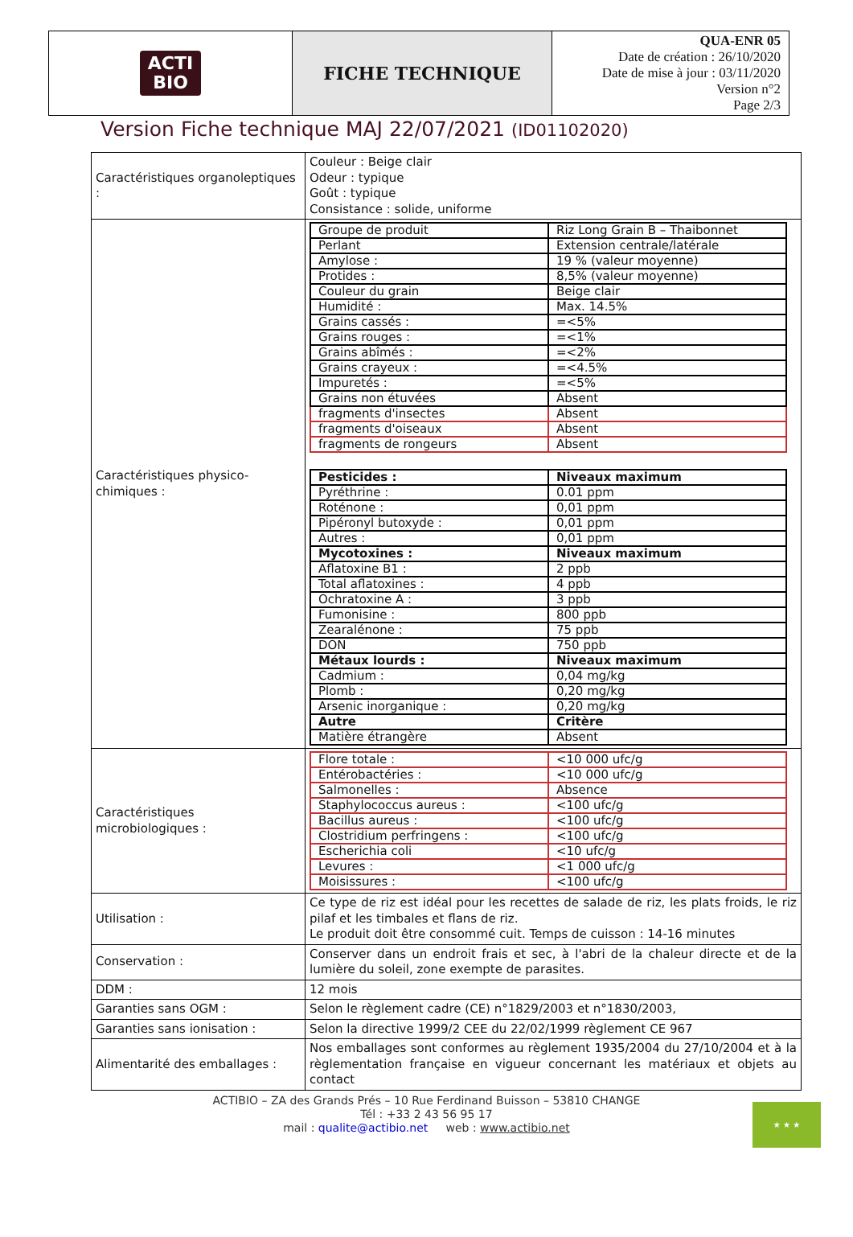| ACTI BIO | FICHE TECHNIQUE | QUA-ENR 05 Date de création : 26/10/2020 Date de mise à jour : 03/11/2020 Version n°2 Page 2/3 |
Version Fiche technique MAJ 22/07/2021 (ID01102020)
| Caractéristiques organoleptiques : | Couleur : Beige clair Odeur : typique Goût : typique Consistance : solide, uniforme |
| Caractéristiques physico-chimiques : | / Groupe de produit / Riz Long Grain B – Thaibonnet / / Perlant / Extension centrale/latérale / / Amylose : / 19 % (valeur moyenne) / / Protides : / 8,5% (valeur moyenne) / / Couleur du grain / Beige clair / / Humidité : / Max. 14.5% / / Grains cassés : / =<5% / / Grains rouges : / =<1% / / Grains abîmés : / =<2% / / Grains crayeux : / =<4.5% / / Impuretés : / =<5% / / Grains non étuvées / Absent / / fragments d'insectes / Absent / / fragments d'oiseaux / Absent / / fragments de rongeurs / Absent / / Pesticides : / Niveaux maximum / / Pyréthrine : / 0.01 ppm / / Roténone : / 0,01 ppm / / Pipéronyl butoxyde : / 0,01 ppm / / Autres : / 0,01 ppm / / Mycotoxines : / Niveaux maximum / / Aflatoxine B1 : / 2 ppb / / Total aflatoxines : / 4 ppb / / Ochratoxine A : / 3 ppb / / Fumonisine : / 800 ppb / / Zearalénone : / 75 ppb / / DON / 750 ppb / / Métaux lourds : / Niveaux maximum / / Cadmium : / 0,04 mg/kg / / Plomb : / 0,20 mg/kg / / Arsenic inorganique : / 0,20 mg/kg / / Autre / Critère / / Matière étrangère / Absent / |
| Caractéristiques microbiologiques : | / Flore totale : / <10 000 ufc/g / / Entérobactéries : / <10 000 ufc/g / / Salmonelles : / Absence / / Staphylococcus aureus : / <100 ufc/g / / Bacillus aureus : / <100 ufc/g / / Clostridium perfringens : / <100 ufc/g / / Escherichia coli / <10 ufc/g / / Levures : / <1 000 ufc/g / / Moisissures : / <100 ufc/g / |
| Utilisation : | Ce type de riz est idéal pour les recettes de salade de riz, les plats froids, le riz pilaf et les timbales et flans de riz. Le produit doit être consommé cuit. Temps de cuisson : 14-16 minutes |
| Conservation : | Conserver dans un endroit frais et sec, à l'abri de la chaleur directe et de la lumière du soleil, zone exempte de parasites. |
| DDM : | 12 mois |
| Garanties sans OGM : | Selon le règlement cadre (CE) n°1829/2003 et n°1830/2003, |
| Garanties sans ionisation : | Selon la directive 1999/2 CEE du 22/02/1999 règlement CE 967 |
| Alimentarité des emballages : | Nos emballages sont conformes au règlement 1935/2004 du 27/10/2004 et à la règlementation française en vigueur concernant les matériaux et objets au contact |
ACTIBIO – ZA des Grands Prés – 10 Rue Ferdinand Buisson – 53810 CHANGE
Tél : +33 2 43 56 95 17
mail : qualite@actibio.net web : www.actibio.net
★ ★ ★